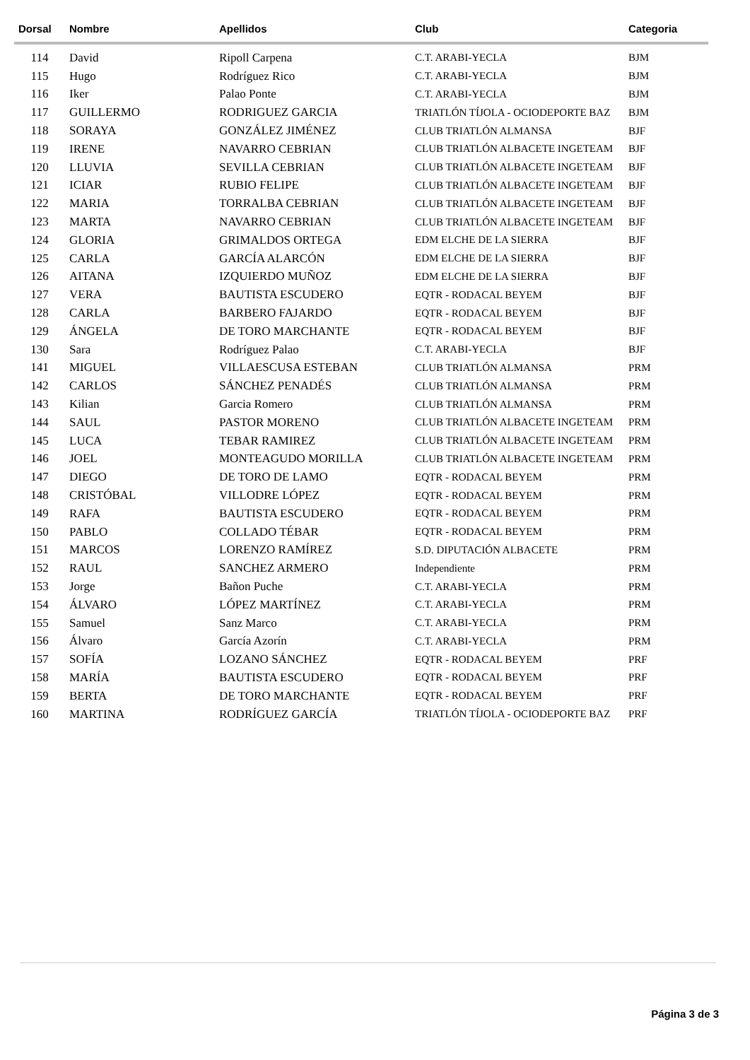| Dorsal | Nombre | Apellidos | Club | Categoria |
| --- | --- | --- | --- | --- |
| 114 | David | Ripoll Carpena | C.T. ARABI-YECLA | BJM |
| 115 | Hugo | Rodríguez Rico | C.T. ARABI-YECLA | BJM |
| 116 | Iker | Palao Ponte | C.T. ARABI-YECLA | BJM |
| 117 | GUILLERMO | RODRIGUEZ GARCIA | TRIATLÓN TÍJOLA - OCIODEPORTE BAZ | BJM |
| 118 | SORAYA | GONZÁLEZ JIMÉNEZ | CLUB TRIATLÓN ALMANSA | BJF |
| 119 | IRENE | NAVARRO CEBRIAN | CLUB TRIATLÓN ALBACETE INGETEAM | BJF |
| 120 | LLUVIA | SEVILLA CEBRIAN | CLUB TRIATLÓN ALBACETE INGETEAM | BJF |
| 121 | ICIAR | RUBIO FELIPE | CLUB TRIATLÓN ALBACETE INGETEAM | BJF |
| 122 | MARIA | TORRALBA CEBRIAN | CLUB TRIATLÓN ALBACETE INGETEAM | BJF |
| 123 | MARTA | NAVARRO CEBRIAN | CLUB TRIATLÓN ALBACETE INGETEAM | BJF |
| 124 | GLORIA | GRIMALDOS ORTEGA | EDM ELCHE DE LA SIERRA | BJF |
| 125 | CARLA | GARCÍA ALARCÓN | EDM ELCHE DE LA SIERRA | BJF |
| 126 | AITANA | IZQUIERDO MUÑOZ | EDM ELCHE DE LA SIERRA | BJF |
| 127 | VERA | BAUTISTA ESCUDERO | EQTR - RODACAL BEYEM | BJF |
| 128 | CARLA | BARBERO FAJARDO | EQTR - RODACAL BEYEM | BJF |
| 129 | ÁNGELA | DE TORO MARCHANTE | EQTR - RODACAL BEYEM | BJF |
| 130 | Sara | Rodríguez Palao | C.T. ARABI-YECLA | BJF |
| 141 | MIGUEL | VILLAESCUSA ESTEBAN | CLUB TRIATLÓN ALMANSA | PRM |
| 142 | CARLOS | SÁNCHEZ PENADÉS | CLUB TRIATLÓN ALMANSA | PRM |
| 143 | Kilian | Garcia Romero | CLUB TRIATLÓN ALMANSA | PRM |
| 144 | SAUL | PASTOR MORENO | CLUB TRIATLÓN ALBACETE INGETEAM | PRM |
| 145 | LUCA | TEBAR RAMIREZ | CLUB TRIATLÓN ALBACETE INGETEAM | PRM |
| 146 | JOEL | MONTEAGUDO MORILLA | CLUB TRIATLÓN ALBACETE INGETEAM | PRM |
| 147 | DIEGO | DE TORO DE LAMO | EQTR - RODACAL BEYEM | PRM |
| 148 | CRISTÓBAL | VILLODRE LÓPEZ | EQTR - RODACAL BEYEM | PRM |
| 149 | RAFA | BAUTISTA ESCUDERO | EQTR - RODACAL BEYEM | PRM |
| 150 | PABLO | COLLADO TÉBAR | EQTR - RODACAL BEYEM | PRM |
| 151 | MARCOS | LORENZO RAMÍREZ | S.D. DIPUTACIÓN ALBACETE | PRM |
| 152 | RAUL | SANCHEZ ARMERO | Independiente | PRM |
| 153 | Jorge | Bañon Puche | C.T. ARABI-YECLA | PRM |
| 154 | ÁLVARO | LÓPEZ MARTÍNEZ | C.T. ARABI-YECLA | PRM |
| 155 | Samuel | Sanz Marco | C.T. ARABI-YECLA | PRM |
| 156 | Álvaro | García Azorín | C.T. ARABI-YECLA | PRM |
| 157 | SOFÍA | LOZANO SÁNCHEZ | EQTR - RODACAL BEYEM | PRF |
| 158 | MARÍA | BAUTISTA ESCUDERO | EQTR - RODACAL BEYEM | PRF |
| 159 | BERTA | DE TORO MARCHANTE | EQTR - RODACAL BEYEM | PRF |
| 160 | MARTINA | RODRÍGUEZ GARCÍA | TRIATLÓN TÍJOLA - OCIODEPORTE BAZ | PRF |
Página 3 de 3